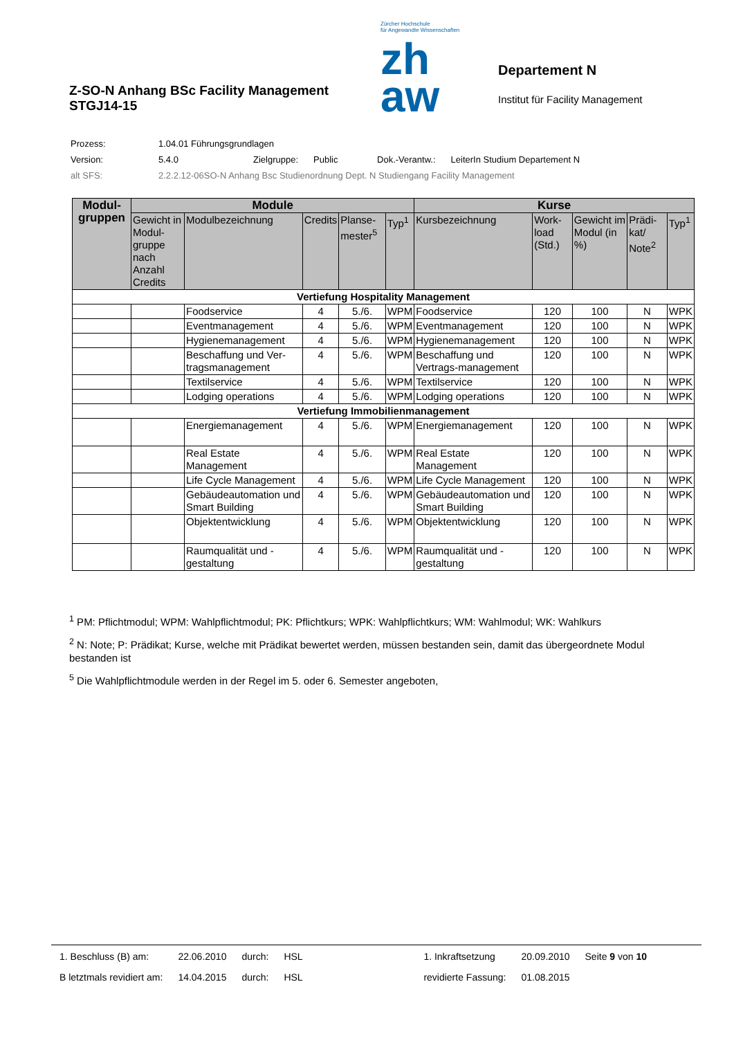Z-SO-N Anhang BSc Facility Management
STGJ14-15
Zürcher Hochschule
für Angewandte Wissenschaften
zh
aw
Departement N
Institut für Facility Management
| Prozess: | 1.04.01 Führungsgrundlagen | | | | |
| Version: | 5.4.0 | Zielgruppe: | Public | Dok.-Verantw.: | LeiterIn Studium Departement N |
| alt SFS: | 2.2.2.12-06SO-N Anhang Bsc Studienordnung Dept. N Studiengang Facility Management | | | | |
| Modul- gruppen | Module | | | | | Kurse | | | | |
| --- | --- | --- | --- | --- | --- | --- | --- | --- | --- | --- |
| | Gewicht in Modul-gruppe nach Anzahl Credits | Modulbezeichnung | Credits | Planse-mester<sup>5</sup> | Typ<sup>1</sup> | Kursbezeichnung | Work-load (Std.) | Gewicht im Modul (in %) | Prädi-kat/ Note<sup>2</sup> | Typ<sup>1</sup> |
| Vertiefung Hospitality Management | | | | | | | | | | |
| | | Foodservice | 4 | 5./6. | WPM | Foodservice | 120 | 100 | N | WPK |
| | | Eventmanagement | 4 | 5./6. | WPM | Eventmanagement | 120 | 100 | N | WPK |
| | | Hygienemanagement | 4 | 5./6. | WPM | Hygienemanagement | 120 | 100 | N | WPK |
| | | Beschaffung und Ver-tragsmanagement | 4 | 5./6. | WPM | Beschaffung und Vertrags-management | 120 | 100 | N | WPK |
| | | Textilservice | 4 | 5./6. | WPM | Textilservice | 120 | 100 | N | WPK |
| | | Lodging operations | 4 | 5./6. | WPM | Lodging operations | 120 | 100 | N | WPK |
| Vertiefung Immobilienmanagement | | | | | | | | | | |
| | | Energiemanagement | 4 | 5./6. | WPM | Energiemanagement | 120 | 100 | N | WPK |
| | | Real Estate Management | 4 | 5./6. | WPM | Real Estate Management | 120 | 100 | N | WPK |
| | | Life Cycle Management | 4 | 5./6. | WPM | Life Cycle Management | 120 | 100 | N | WPK |
| | | Gebäudeautomation und Smart Building | 4 | 5./6. | WPM | Gebäudeautomation und Smart Building | 120 | 100 | N | WPK |
| | | Objektentwicklung | 4 | 5./6. | WPM | Objektentwicklung | 120 | 100 | N | WPK |
| | | Raumqualität und -gestaltung | 4 | 5./6. | WPM | Raumqualität und -gestaltung | 120 | 100 | N | WPK |
<sup>1</sup> PM: Pflichtmodul; WPM: Wahlpflichtmodul; PK: Pflichtkurs; WPK: Wahlpflichtkurs; WM: Wahlmodul; WK: Wahlkurs
<sup>2</sup> N: Note; P: Prädikat; Kurse, welche mit Prädikat bewertet werden, müssen bestanden sein, damit das übergeordnete Modul bestanden ist
<sup>5</sup> Die Wahlpflichtmodule werden in der Regel im 5. oder 6. Semester angeboten,
| 1. Beschluss (B) am: | 22.06.2010 | durch: | HSL | 1. Inkraftsetzung | 20.09.2010 | Seite 9 von 10 |
| B letztmals revidiert am: | 14.04.2015 | durch: | HSL | revidierte Fassung: | 01.08.2015 | |